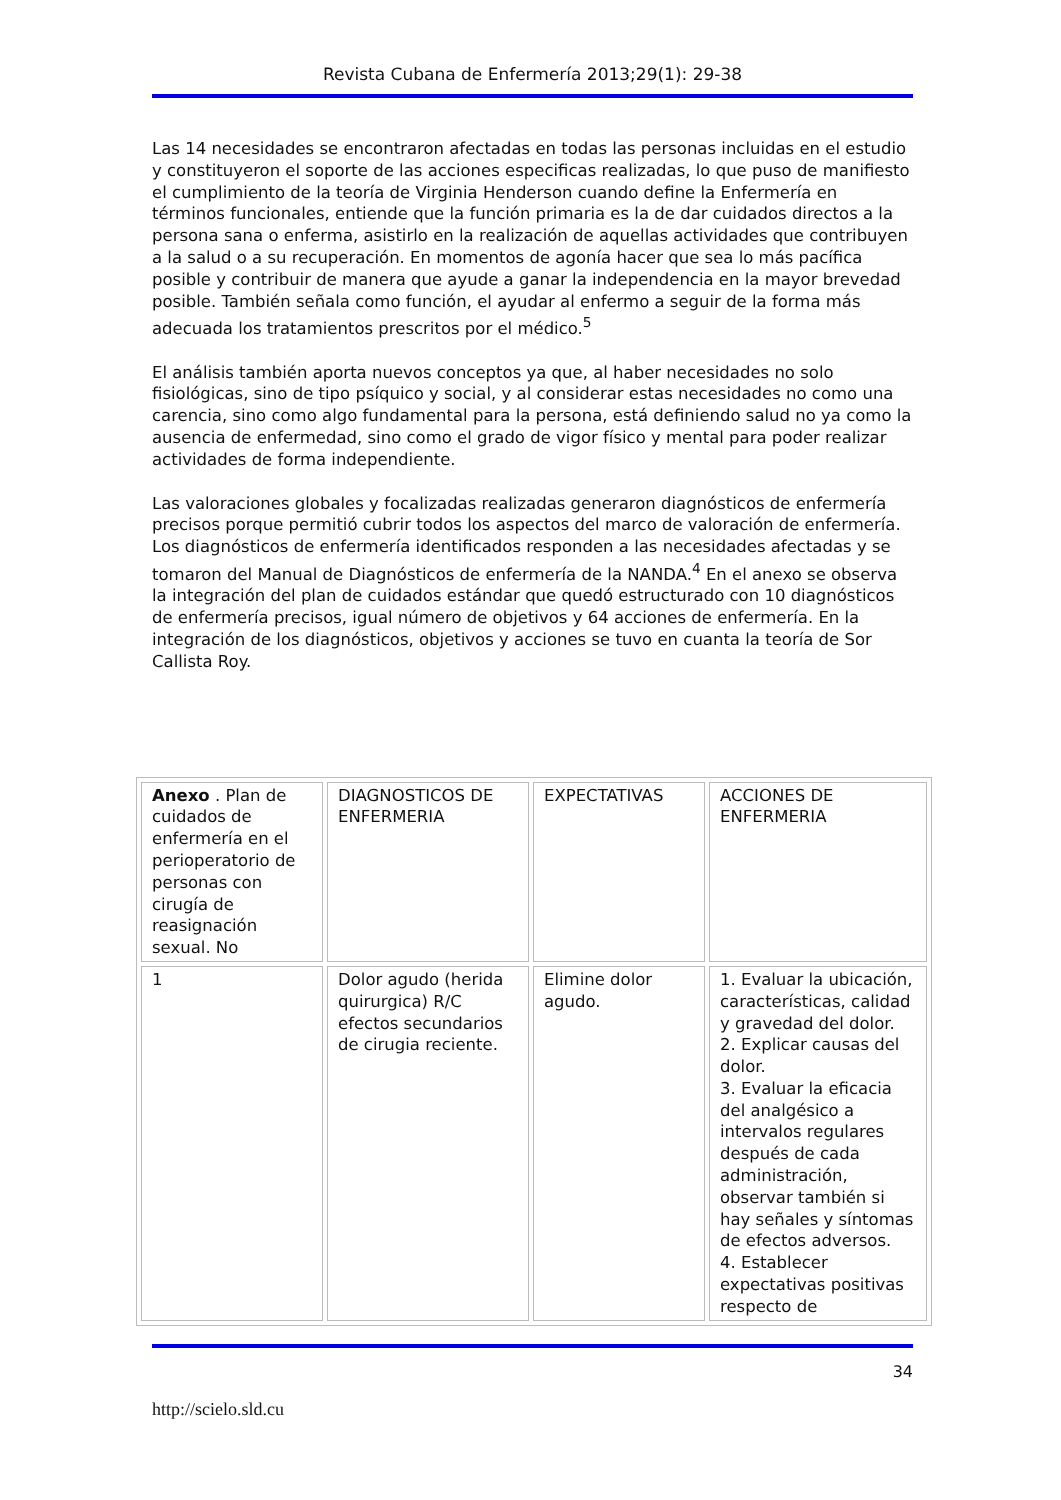Revista Cubana de Enfermería 2013;29(1): 29-38
Las 14 necesidades se encontraron afectadas en todas las personas incluidas en el estudio y constituyeron el soporte de las acciones especificas realizadas, lo que puso de manifiesto el cumplimiento de la teoría de Virginia Henderson cuando define la Enfermería en términos funcionales, entiende que la función primaria es la de dar cuidados directos a la persona sana o enferma, asistirlo en la realización de aquellas actividades que contribuyen a la salud o a su recuperación. En momentos de agonía hacer que sea lo más pacífica posible y contribuir de manera que ayude a ganar la independencia en la mayor brevedad posible. También señala como función, el ayudar al enfermo a seguir de la forma más adecuada los tratamientos prescritos por el médico.<sup>5</sup>
El análisis también aporta nuevos conceptos ya que, al haber necesidades no solo fisiológicas, sino de tipo psíquico y social, y al considerar estas necesidades no como una carencia, sino como algo fundamental para la persona, está definiendo salud no ya como la ausencia de enfermedad, sino como el grado de vigor físico y mental para poder realizar actividades de forma independiente.
Las valoraciones globales y focalizadas realizadas generaron diagnósticos de enfermería precisos porque permitió cubrir todos los aspectos del marco de valoración de enfermería. Los diagnósticos de enfermería identificados responden a las necesidades afectadas y se tomaron del Manual de Diagnósticos de enfermería de la NANDA.<sup>4</sup> En el anexo se observa la integración del plan de cuidados estándar que quedó estructurado con 10 diagnósticos de enfermería precisos, igual número de objetivos y 64 acciones de enfermería. En la integración de los diagnósticos, objetivos y acciones se tuvo en cuanta la teoría de Sor Callista Roy.
| Anexo . Plan de cuidados de enfermería en el perioperatorio de personas con cirugía de reasignación sexual. No | DIAGNOSTICOS DE ENFERMERIA | EXPECTATIVAS | ACCIONES DE ENFERMERIA |
| 1 | Dolor agudo (herida quirurgica) R/C efectos secundarios de cirugia reciente. | Elimine dolor agudo. | 1. Evaluar la ubicación, características, calidad y gravedad del dolor. 2. Explicar causas del dolor. 3. Evaluar la eficacia del analgésico a intervalos regulares después de cada administración, observar también si hay señales y síntomas de efectos adversos. 4. Establecer expectativas positivas respecto de |
34
http://scielo.sld.cu